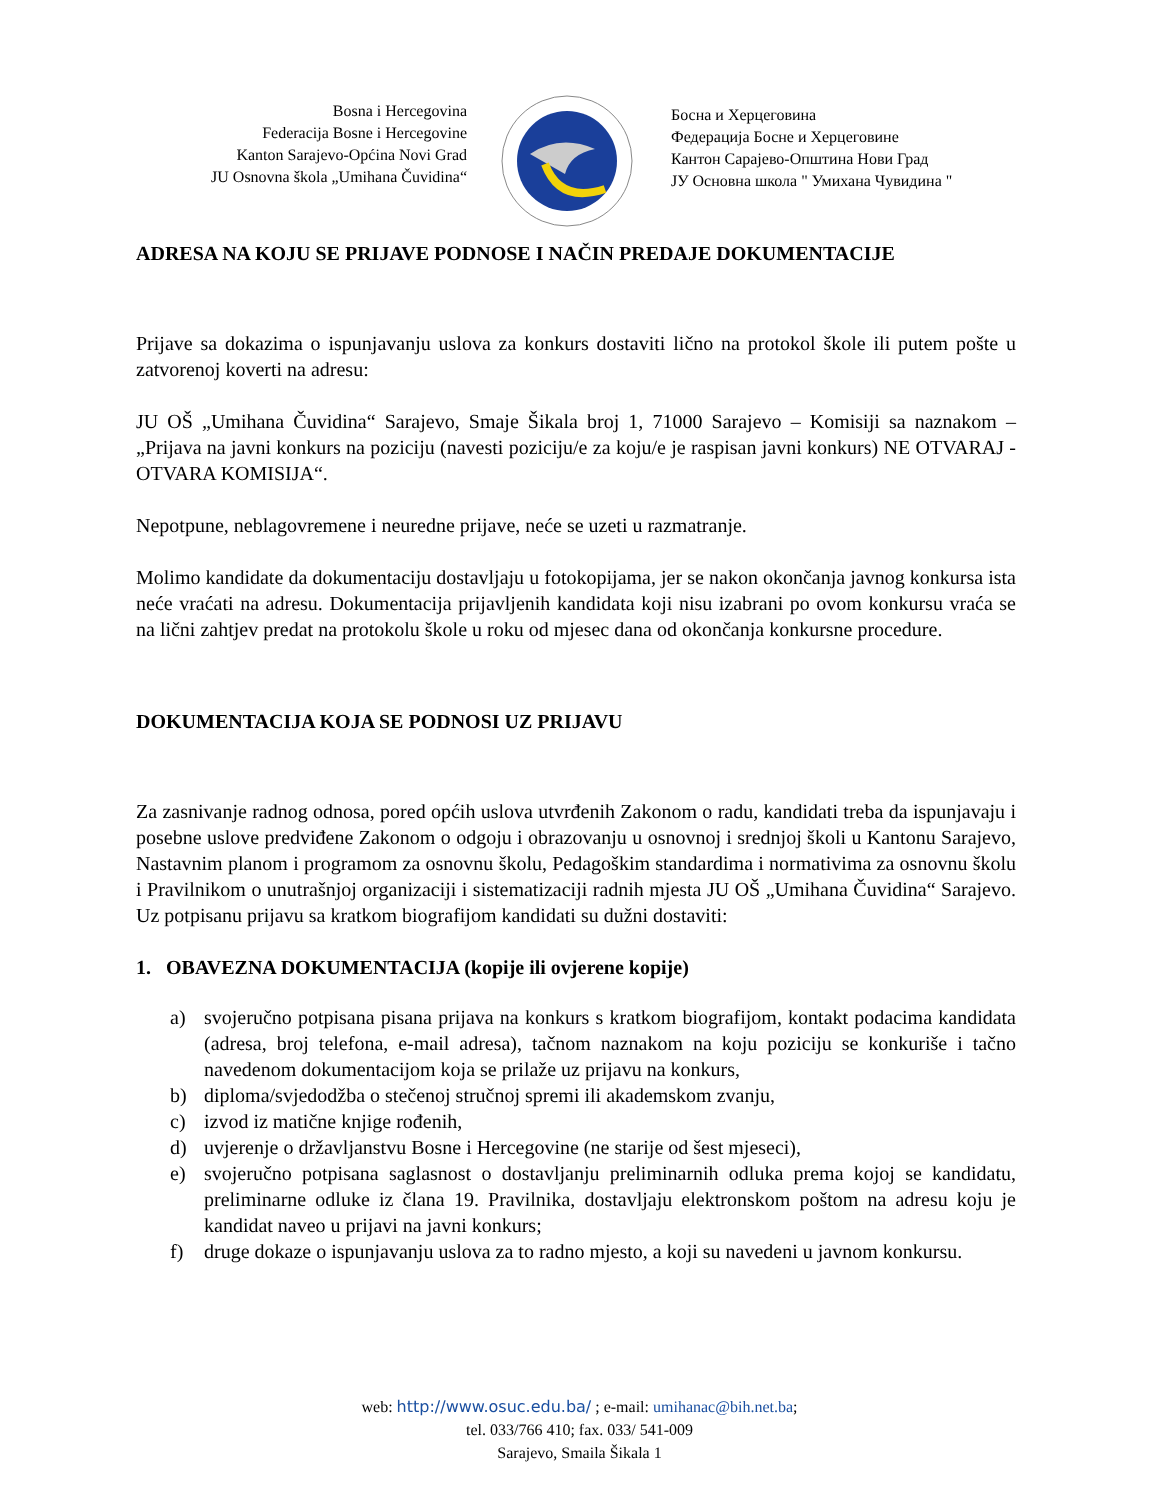Bosna i Hercegovina
Federacija Bosne i Hercegovine
Kanton Sarajevo-Općina Novi Grad
JU Osnovna škola „Umihana Čuvidina“
Босна и Херцеговина
Федерација Босне и Херцеговине
Кантон Сарајево-Општина Нови Град
ЈУ Основна школа " Умихана Чувидина "
ADRESA NA KOJU SE PRIJAVE PODNOSE I NAČIN PREDAJE DOKUMENTACIJE
Prijave sa dokazima o ispunjavanju uslova za konkurs dostaviti lično na protokol škole ili putem pošte u zatvorenoj koverti na adresu:
JU OŠ „Umihana Čuvidina“ Sarajevo, Smaje Šikala broj 1, 71000 Sarajevo – Komisiji sa naznakom – „Prijava na javni konkurs na poziciju (navesti poziciju/e za koju/e je raspisan javni konkurs) NE OTVARAJ - OTVARA KOMISIJA“.
Nepotpune, neblagovremene i neuredne prijave, neće se uzeti u razmatranje.
Molimo kandidate da dokumentaciju dostavljaju u fotokopijama, jer se nakon okončanja javnog konkursa ista neće vraćati na adresu. Dokumentacija prijavljenih kandidata koji nisu izabrani po ovom konkursu vraća se na lični zahtjev predat na protokolu škole u roku od mjesec dana od okončanja konkursne procedure.
DOKUMENTACIJA KOJA SE PODNOSI UZ PRIJAVU
Za zasnivanje radnog odnosa, pored općih uslova utvrđenih Zakonom o radu, kandidati treba da ispunjavaju i posebne uslove predviđene Zakonom o odgoju i obrazovanju u osnovnoj i srednjoj školi u Kantonu Sarajevo, Nastavnim planom i programom za osnovnu školu, Pedagoškim standardima i normativima za osnovnu školu i Pravilnikom o unutrašnjoj organizaciji i sistematizaciji radnih mjesta JU OŠ „Umihana Čuvidina“ Sarajevo. Uz potpisanu prijavu sa kratkom biografijom kandidati su dužni dostaviti:
1. OBAVEZNA DOKUMENTACIJA (kopije ili ovjerene kopije)
a) svojeručno potpisana pisana prijava na konkurs s kratkom biografijom, kontakt podacima kandidata (adresa, broj telefona, e-mail adresa), tačnom naznakom na koju poziciju se konkuriše i tačno navedenom dokumentacijom koja se prilaže uz prijavu na konkurs,
b) diploma/svjedodžba o stečenoj stručnoj spremi ili akademskom zvanju,
c) izvod iz matične knjige rođenih,
d) uvjerenje o državljanstvu Bosne i Hercegovine (ne starije od šest mjeseci),
e) svojeručno potpisana saglasnost o dostavljanju preliminarnih odluka prema kojoj se kandidatu, preliminarne odluke iz člana 19. Pravilnika, dostavljaju elektronskom poštom na adresu koju je kandidat naveo u prijavi na javni konkurs;
f) druge dokaze o ispunjavanju uslova za to radno mjesto, a koji su navedeni u javnom konkursu.
web: http://www.osuc.edu.ba/ ; e-mail: umihanac@bih.net.ba;
tel. 033/766 410; fax. 033/ 541-009
Sarajevo, Smaila Šikala 1